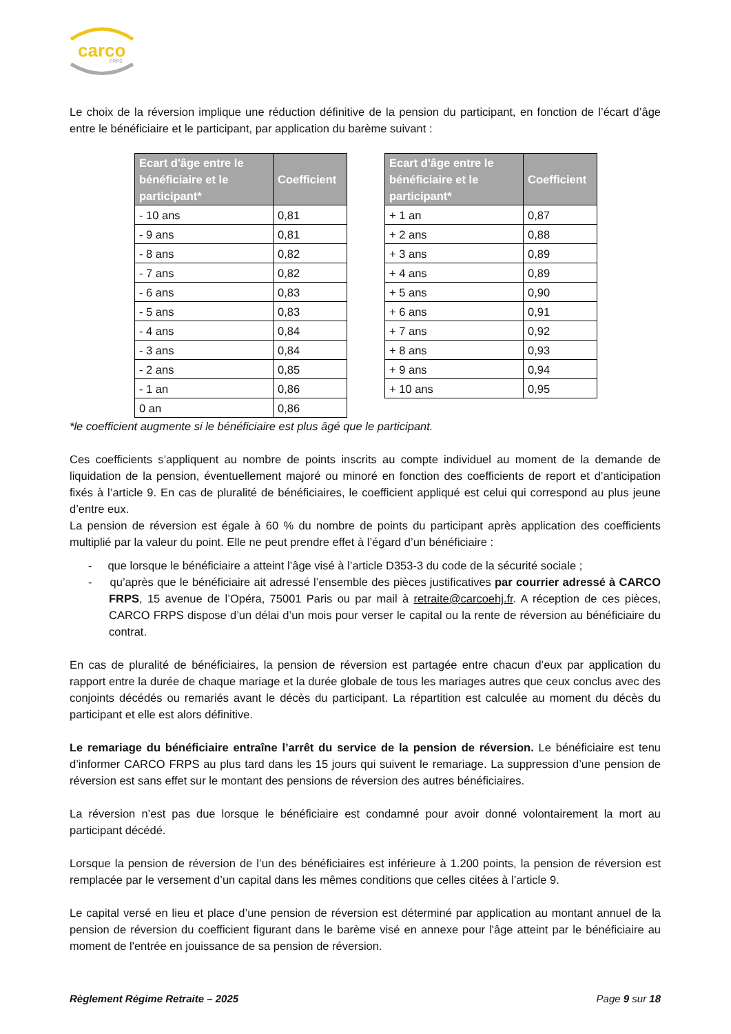carco
FRPS
Le choix de la réversion implique une réduction définitive de la pension du participant, en fonction de l’écart d’âge entre le bénéficiaire et le participant, par application du barème suivant :
| Ecart d'âge entre le bénéficiaire et le participant* | Coefficient |
| --- | --- |
| - 10 ans | 0,81 |
| - 9 ans | 0,81 |
| - 8 ans | 0,82 |
| - 7 ans | 0,82 |
| - 6 ans | 0,83 |
| - 5 ans | 0,83 |
| - 4 ans | 0,84 |
| - 3 ans | 0,84 |
| - 2 ans | 0,85 |
| - 1 an | 0,86 |
| 0 an | 0,86 |
| Ecart d'âge entre le bénéficiaire et le participant* | Coefficient |
| --- | --- |
| + 1 an | 0,87 |
| + 2 ans | 0,88 |
| + 3 ans | 0,89 |
| + 4 ans | 0,89 |
| + 5 ans | 0,90 |
| + 6 ans | 0,91 |
| + 7 ans | 0,92 |
| + 8 ans | 0,93 |
| + 9 ans | 0,94 |
| + 10 ans | 0,95 |
*le coefficient augmente si le bénéficiaire est plus âgé que le participant.
Ces coefficients s’appliquent au nombre de points inscrits au compte individuel au moment de la demande de liquidation de la pension, éventuellement majoré ou minoré en fonction des coefficients de report et d’anticipation fixés à l’article 9. En cas de pluralité de bénéficiaires, le coefficient appliqué est celui qui correspond au plus jeune d’entre eux.
La pension de réversion est égale à 60 % du nombre de points du participant après application des coefficients multiplié par la valeur du point. Elle ne peut prendre effet à l’égard d’un bénéficiaire :
- que lorsque le bénéficiaire a atteint l’âge visé à l’article D353-3 du code de la sécurité sociale ;
- qu’après que le bénéficiaire ait adressé l’ensemble des pièces justificatives par courrier adressé à CARCO FRPS, 15 avenue de l’Opéra, 75001 Paris ou par mail à retraite@carcoehj.fr. A réception de ces pièces, CARCO FRPS dispose d’un délai d’un mois pour verser le capital ou la rente de réversion au bénéficiaire du contrat.
En cas de pluralité de bénéficiaires, la pension de réversion est partagée entre chacun d’eux par application du rapport entre la durée de chaque mariage et la durée globale de tous les mariages autres que ceux conclus avec des conjoints décédés ou remariés avant le décès du participant. La répartition est calculée au moment du décès du participant et elle est alors définitive.
Le remariage du bénéficiaire entraîne l’arrêt du service de la pension de réversion. Le bénéficiaire est tenu d’informer CARCO FRPS au plus tard dans les 15 jours qui suivent le remariage. La suppression d’une pension de réversion est sans effet sur le montant des pensions de réversion des autres bénéficiaires.
La réversion n’est pas due lorsque le bénéficiaire est condamné pour avoir donné volontairement la mort au participant décédé.
Lorsque la pension de réversion de l’un des bénéficiaires est inférieure à 1.200 points, la pension de réversion est remplacée par le versement d’un capital dans les mêmes conditions que celles citées à l’article 9.
Le capital versé en lieu et place d’une pension de réversion est déterminé par application au montant annuel de la pension de réversion du coefficient figurant dans le barème visé en annexe pour l'âge atteint par le bénéficiaire au moment de l'entrée en jouissance de sa pension de réversion.
Règlement Régime Retraite – 2025 Page 9 sur 18